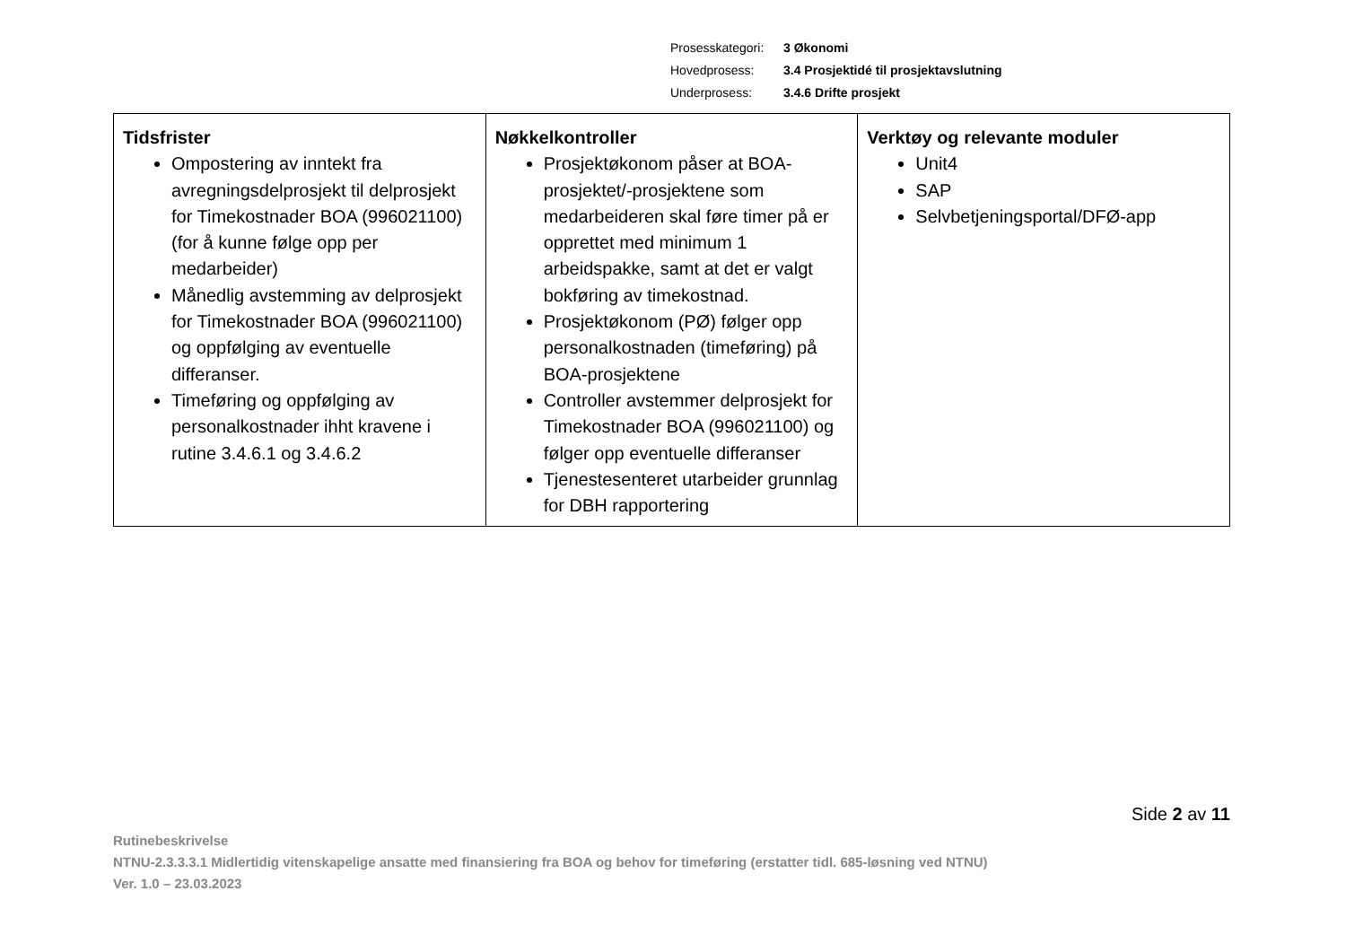| Prosesskategori: | 3 Økonomi |
| Hovedprosess: | 3.4 Prosjektidé til prosjektavslutning |
| Underprosess: | 3.4.6 Drifte prosjekt |
| Tidsfrister Ompostering av inntekt fra avregningsdelprosjekt til delprosjekt for Timekostnader BOA (996021100) (for å kunne følge opp per medarbeider) Månedlig avstemming av delprosjekt for Timekostnader BOA (996021100) og oppfølging av eventuelle differanser. Timeføring og oppfølging av personalkostnader ihht kravene i rutine 3.4.6.1 og 3.4.6.2 | Nøkkelkontroller Prosjektøkonom påser at BOA-prosjektet/-prosjektene som medarbeideren skal føre timer på er opprettet med minimum 1 arbeidspakke, samt at det er valgt bokføring av timekostnad. Prosjektøkonom (PØ) følger opp personalkostnaden (timeføring) på BOA-prosjektene Controller avstemmer delprosjekt for Timekostnader BOA (996021100) og følger opp eventuelle differanser Tjenestesenteret utarbeider grunnlag for DBH rapportering | Verktøy og relevante moduler Unit4 SAP Selvbetjeningsportal/DFØ-app |
Side 2 av 11
Rutinebeskrivelse
NTNU-2.3.3.3.1 Midlertidig vitenskapelige ansatte med finansiering fra BOA og behov for timeføring (erstatter tidl. 685-løsning ved NTNU)
Ver. 1.0 – 23.03.2023